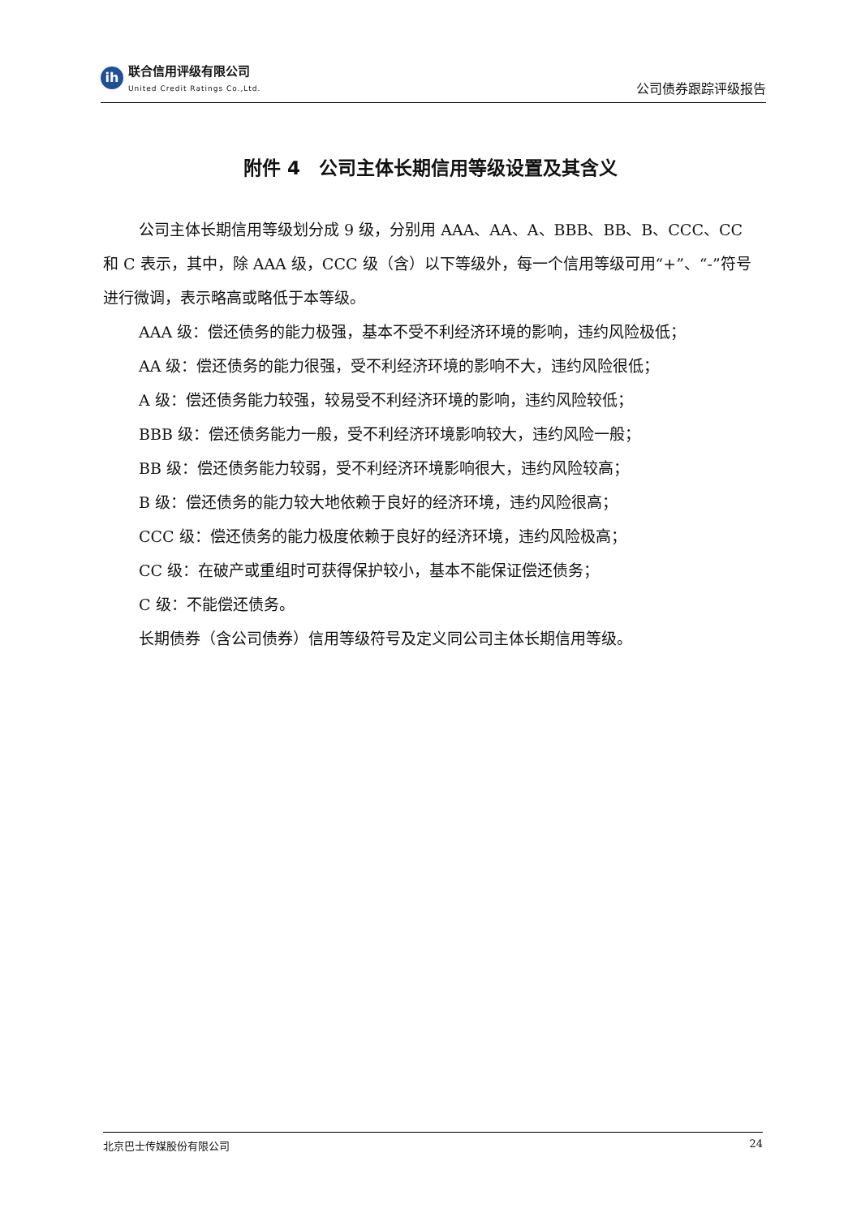ih
联合信用评级有限公司
United Credit Ratings Co.,Ltd.
公司债券跟踪评级报告
附件 4　公司主体长期信用等级设置及其含义
公司主体长期信用等级划分成 9 级，分别用 AAA、AA、A、BBB、BB、B、CCC、CC 和 C 表示，其中，除 AAA 级，CCC 级（含）以下等级外，每一个信用等级可用“+”、“-”符号进行微调，表示略高或略低于本等级。
AAA 级：偿还债务的能力极强，基本不受不利经济环境的影响，违约风险极低；
AA 级：偿还债务的能力很强，受不利经济环境的影响不大，违约风险很低；
A 级：偿还债务能力较强，较易受不利经济环境的影响，违约风险较低；
BBB 级：偿还债务能力一般，受不利经济环境影响较大，违约风险一般；
BB 级：偿还债务能力较弱，受不利经济环境影响很大，违约风险较高；
B 级：偿还债务的能力较大地依赖于良好的经济环境，违约风险很高；
CCC 级：偿还债务的能力极度依赖于良好的经济环境，违约风险极高；
CC 级：在破产或重组时可获得保护较小，基本不能保证偿还债务；
C 级：不能偿还债务。
长期债券（含公司债券）信用等级符号及定义同公司主体长期信用等级。
北京巴士传媒股份有限公司 24